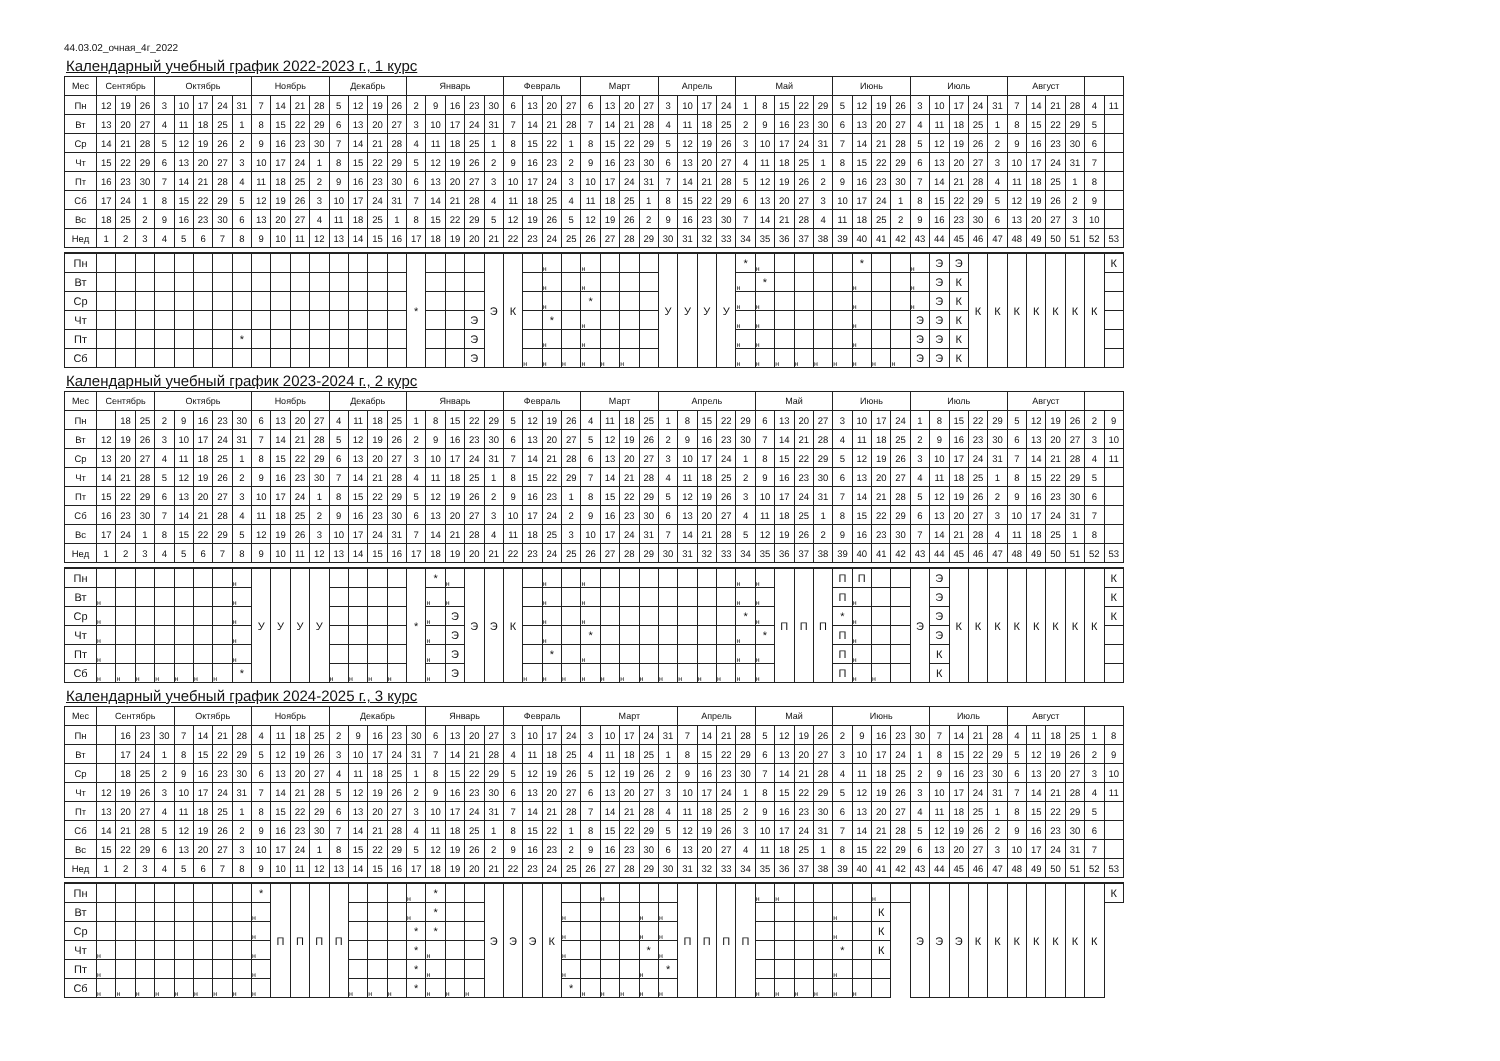44.03.02_очная_4г_2022
Календарный учебный график 2022-2023 г., 1 курс
| Мес | Сентябрь | | | Октябрь | | | | | Ноябрь | | | | Декабрь | | | | Январь | | | | | Февраль | | | | Март | | | | Апрель | | | | Май | | | | | Июнь | | | | Июль | | | | | Август | | | | | |
| --- | --- | --- | --- | --- | --- | --- | --- | --- | --- | --- | --- | --- | --- | --- | --- | --- | --- | --- | --- | --- | --- | --- | --- | --- | --- | --- | --- | --- | --- | --- | --- | --- | --- | --- | --- | --- | --- | --- | --- | --- | --- | --- | --- | --- | --- | --- | --- | --- | --- | --- | --- | --- | --- |
| Пн | 12 | 19 | 26 | 3 | 10 | 17 | 24 | 31 | 7 | 14 | 21 | 28 | 5 | 12 | 19 | 26 | 2 | 9 | 16 | 23 | 30 | 6 | 13 | 20 | 27 | 6 | 13 | 20 | 27 | 3 | 10 | 17 | 24 | 1 | 8 | 15 | 22 | 29 | 5 | 12 | 19 | 26 | 3 | 10 | 17 | 24 | 31 | 7 | 14 | 21 | 28 | 4 | 11 |
| Вт | 13 | 20 | 27 | 4 | 11 | 18 | 25 | 1 | 8 | 15 | 22 | 29 | 6 | 13 | 20 | 27 | 3 | 10 | 17 | 24 | 31 | 7 | 14 | 21 | 28 | 7 | 14 | 21 | 28 | 4 | 11 | 18 | 25 | 2 | 9 | 16 | 23 | 30 | 6 | 13 | 20 | 27 | 4 | 11 | 18 | 25 | 1 | 8 | 15 | 22 | 29 | 5 | |
| Ср | 14 | 21 | 28 | 5 | 12 | 19 | 26 | 2 | 9 | 16 | 23 | 30 | 7 | 14 | 21 | 28 | 4 | 11 | 18 | 25 | 1 | 8 | 15 | 22 | 1 | 8 | 15 | 22 | 29 | 5 | 12 | 19 | 26 | 3 | 10 | 17 | 24 | 31 | 7 | 14 | 21 | 28 | 5 | 12 | 19 | 26 | 2 | 9 | 16 | 23 | 30 | 6 | |
| Чт | 15 | 22 | 29 | 6 | 13 | 20 | 27 | 3 | 10 | 17 | 24 | 1 | 8 | 15 | 22 | 29 | 5 | 12 | 19 | 26 | 2 | 9 | 16 | 23 | 2 | 9 | 16 | 23 | 30 | 6 | 13 | 20 | 27 | 4 | 11 | 18 | 25 | 1 | 8 | 15 | 22 | 29 | 6 | 13 | 20 | 27 | 3 | 10 | 17 | 24 | 31 | 7 | |
| Пт | 16 | 23 | 30 | 7 | 14 | 21 | 28 | 4 | 11 | 18 | 25 | 2 | 9 | 16 | 23 | 30 | 6 | 13 | 20 | 27 | 3 | 10 | 17 | 24 | 3 | 10 | 17 | 24 | 31 | 7 | 14 | 21 | 28 | 5 | 12 | 19 | 26 | 2 | 9 | 16 | 23 | 30 | 7 | 14 | 21 | 28 | 4 | 11 | 18 | 25 | 1 | 8 | |
| Сб | 17 | 24 | 1 | 8 | 15 | 22 | 29 | 5 | 12 | 19 | 26 | 3 | 10 | 17 | 24 | 31 | 7 | 14 | 21 | 28 | 4 | 11 | 18 | 25 | 4 | 11 | 18 | 25 | 1 | 8 | 15 | 22 | 29 | 6 | 13 | 20 | 27 | 3 | 10 | 17 | 24 | 1 | 8 | 15 | 22 | 29 | 5 | 12 | 19 | 26 | 2 | 9 | |
| Вс | 18 | 25 | 2 | 9 | 16 | 23 | 30 | 6 | 13 | 20 | 27 | 4 | 11 | 18 | 25 | 1 | 8 | 15 | 22 | 29 | 5 | 12 | 19 | 26 | 5 | 12 | 19 | 26 | 2 | 9 | 16 | 23 | 30 | 7 | 14 | 21 | 28 | 4 | 11 | 18 | 25 | 2 | 9 | 16 | 23 | 30 | 6 | 13 | 20 | 27 | 3 | 10 | |
| Нед | 1 | 2 | 3 | 4 | 5 | 6 | 7 | 8 | 9 | 10 | 11 | 12 | 13 | 14 | 15 | 16 | 17 | 18 | 19 | 20 | 21 | 22 | 23 | 24 | 25 | 26 | 27 | 28 | 29 | 30 | 31 | 32 | 33 | 34 | 35 | 36 | 37 | 38 | 39 | 40 | 41 | 42 | 43 | 44 | 45 | 46 | 47 | 48 | 49 | 50 | 51 | 52 | 53 |
| Пн | | | | | | | | | | | | | | | | | * | | | | Э | К | | н | | н | | | | У | У | У | У | * | н | | | | | * | | | н | Э | Э | К | К | К | К | К | К | К | К |
| Вт | | | | | | | | | | | | | | | | | | | | | | | | н | | н | | | | | | | | н | * | | | | | н | | | н | Э | К | | | | | | | | |
| Ср | | | | | | | | | | | | | | | | | | | | | | | | н | | * | | | | | | | | н | н | | | | | н | | | н | Э | К | | | | | | | | |
| Чт | | | | | | | | | | | | | | | | | | | | Э | | | | * | | н | | | | | | | | н | н | | | | | н | | | Э | Э | К | | | | | | | | |
| Пт | | | | | | | | * | | | | | | | | | | | | Э | | | | н | | н | | | | | | | | н | н | | | | | н | | | Э | Э | К | | | | | | | | |
| Сб | | | | | | | | | | | | | | | | | | | | Э | | | н | н | н | н | н | н | | | | | | н | н | н | н | н | н | н | н | н | Э | Э | К | | | | | | | | |
Календарный учебный график 2023-2024 г., 2 курс
| Мес | Сентябрь | | | Октябрь | | | | | Ноябрь | | | | Декабрь | | | | Январь | | | | | Февраль | | | | Март | | | | Апрель | | | | | Май | | | | Июнь | | | | Июль | | | | | Август | | | | | |
| --- | --- | --- | --- | --- | --- | --- | --- | --- | --- | --- | --- | --- | --- | --- | --- | --- | --- | --- | --- | --- | --- | --- | --- | --- | --- | --- | --- | --- | --- | --- | --- | --- | --- | --- | --- | --- | --- | --- | --- | --- | --- | --- | --- | --- | --- | --- | --- | --- | --- | --- | --- | --- | --- |
| Пн | | 18 | 25 | 2 | 9 | 16 | 23 | 30 | 6 | 13 | 20 | 27 | 4 | 11 | 18 | 25 | 1 | 8 | 15 | 22 | 29 | 5 | 12 | 19 | 26 | 4 | 11 | 18 | 25 | 1 | 8 | 15 | 22 | 29 | 6 | 13 | 20 | 27 | 3 | 10 | 17 | 24 | 1 | 8 | 15 | 22 | 29 | 5 | 12 | 19 | 26 | 2 | 9 |
| Вт | 12 | 19 | 26 | 3 | 10 | 17 | 24 | 31 | 7 | 14 | 21 | 28 | 5 | 12 | 19 | 26 | 2 | 9 | 16 | 23 | 30 | 6 | 13 | 20 | 27 | 5 | 12 | 19 | 26 | 2 | 9 | 16 | 23 | 30 | 7 | 14 | 21 | 28 | 4 | 11 | 18 | 25 | 2 | 9 | 16 | 23 | 30 | 6 | 13 | 20 | 27 | 3 | 10 |
| Ср | 13 | 20 | 27 | 4 | 11 | 18 | 25 | 1 | 8 | 15 | 22 | 29 | 6 | 13 | 20 | 27 | 3 | 10 | 17 | 24 | 31 | 7 | 14 | 21 | 28 | 6 | 13 | 20 | 27 | 3 | 10 | 17 | 24 | 1 | 8 | 15 | 22 | 29 | 5 | 12 | 19 | 26 | 3 | 10 | 17 | 24 | 31 | 7 | 14 | 21 | 28 | 4 | 11 |
| Чт | 14 | 21 | 28 | 5 | 12 | 19 | 26 | 2 | 9 | 16 | 23 | 30 | 7 | 14 | 21 | 28 | 4 | 11 | 18 | 25 | 1 | 8 | 15 | 22 | 29 | 7 | 14 | 21 | 28 | 4 | 11 | 18 | 25 | 2 | 9 | 16 | 23 | 30 | 6 | 13 | 20 | 27 | 4 | 11 | 18 | 25 | 1 | 8 | 15 | 22 | 29 | 5 | |
| Пт | 15 | 22 | 29 | 6 | 13 | 20 | 27 | 3 | 10 | 17 | 24 | 1 | 8 | 15 | 22 | 29 | 5 | 12 | 19 | 26 | 2 | 9 | 16 | 23 | 1 | 8 | 15 | 22 | 29 | 5 | 12 | 19 | 26 | 3 | 10 | 17 | 24 | 31 | 7 | 14 | 21 | 28 | 5 | 12 | 19 | 26 | 2 | 9 | 16 | 23 | 30 | 6 | |
| Сб | 16 | 23 | 30 | 7 | 14 | 21 | 28 | 4 | 11 | 18 | 25 | 2 | 9 | 16 | 23 | 30 | 6 | 13 | 20 | 27 | 3 | 10 | 17 | 24 | 2 | 9 | 16 | 23 | 30 | 6 | 13 | 20 | 27 | 4 | 11 | 18 | 25 | 1 | 8 | 15 | 22 | 29 | 6 | 13 | 20 | 27 | 3 | 10 | 17 | 24 | 31 | 7 | |
| Вс | 17 | 24 | 1 | 8 | 15 | 22 | 29 | 5 | 12 | 19 | 26 | 3 | 10 | 17 | 24 | 31 | 7 | 14 | 21 | 28 | 4 | 11 | 18 | 25 | 3 | 10 | 17 | 24 | 31 | 7 | 14 | 21 | 28 | 5 | 12 | 19 | 26 | 2 | 9 | 16 | 23 | 30 | 7 | 14 | 21 | 28 | 4 | 11 | 18 | 25 | 1 | 8 | |
| Нед | 1 | 2 | 3 | 4 | 5 | 6 | 7 | 8 | 9 | 10 | 11 | 12 | 13 | 14 | 15 | 16 | 17 | 18 | 19 | 20 | 21 | 22 | 23 | 24 | 25 | 26 | 27 | 28 | 29 | 30 | 31 | 32 | 33 | 34 | 35 | 36 | 37 | 38 | 39 | 40 | 41 | 42 | 43 | 44 | 45 | 46 | 47 | 48 | 49 | 50 | 51 | 52 | 53 |
| Пн | | | | | | | | н | У | У | У | У | | | | | * | * | н | Э | Э | К | | н | | н | | | | | | | | н | н | П | П | П | П | П | | | Э | Э | К | К | К | К | К | К | К | К | К |
| Вт | н | | | | | | | н | | | | | | | | | | н | н | | | | | н | | н | | | | | | | | н | н | | | | П | н | | | | Э | | | | | | | | | К |
| Ср | н | | | | | | | н | | | | | | | | | | н | Э | | | | | н | | н | | | | | | | | * | н | | | | * | н | | | | Э | | | | | | | | | К |
| Чт | н | | | | | | | н | | | | | | | | | | н | Э | | | | | н | | * | | | | | | | | н | * | | | | П | н | | | | Э | | | | | | | | | |
| Пт | н | | | | | | | н | | | | | | | | | | н | Э | | | | | * | | н | | | | | | | | н | н | | | | П | н | | | | К | | | | | | | | | |
| Сб | н | н | н | н | н | н | н | * | | | | | н | н | н | н | | н | Э | | | | н | н | н | н | н | н | н | н | н | н | н | н | н | | | | П | н | н | | | К | | | | | | | | | |
Календарный учебный график 2024-2025 г., 3 курс
| Мес | Сентябрь | | | | Октябрь | | | | Ноябрь | | | | Декабрь | | | | | Январь | | | | Февраль | | | | Март | | | | | Апрель | | | | Май | | | | Июнь | | | | | Июль | | | | Август | | | | | |
| --- | --- | --- | --- | --- | --- | --- | --- | --- | --- | --- | --- | --- | --- | --- | --- | --- | --- | --- | --- | --- | --- | --- | --- | --- | --- | --- | --- | --- | --- | --- | --- | --- | --- | --- | --- | --- | --- | --- | --- | --- | --- | --- | --- | --- | --- | --- | --- | --- | --- | --- | --- | --- | --- |
| Пн | | 16 | 23 | 30 | 7 | 14 | 21 | 28 | 4 | 11 | 18 | 25 | 2 | 9 | 16 | 23 | 30 | 6 | 13 | 20 | 27 | 3 | 10 | 17 | 24 | 3 | 10 | 17 | 24 | 31 | 7 | 14 | 21 | 28 | 5 | 12 | 19 | 26 | 2 | 9 | 16 | 23 | 30 | 7 | 14 | 21 | 28 | 4 | 11 | 18 | 25 | 1 | 8 |
| Вт | | 17 | 24 | 1 | 8 | 15 | 22 | 29 | 5 | 12 | 19 | 26 | 3 | 10 | 17 | 24 | 31 | 7 | 14 | 21 | 28 | 4 | 11 | 18 | 25 | 4 | 11 | 18 | 25 | 1 | 8 | 15 | 22 | 29 | 6 | 13 | 20 | 27 | 3 | 10 | 17 | 24 | 1 | 8 | 15 | 22 | 29 | 5 | 12 | 19 | 26 | 2 | 9 |
| Ср | | 18 | 25 | 2 | 9 | 16 | 23 | 30 | 6 | 13 | 20 | 27 | 4 | 11 | 18 | 25 | 1 | 8 | 15 | 22 | 29 | 5 | 12 | 19 | 26 | 5 | 12 | 19 | 26 | 2 | 9 | 16 | 23 | 30 | 7 | 14 | 21 | 28 | 4 | 11 | 18 | 25 | 2 | 9 | 16 | 23 | 30 | 6 | 13 | 20 | 27 | 3 | 10 |
| Чт | 12 | 19 | 26 | 3 | 10 | 17 | 24 | 31 | 7 | 14 | 21 | 28 | 5 | 12 | 19 | 26 | 2 | 9 | 16 | 23 | 30 | 6 | 13 | 20 | 27 | 6 | 13 | 20 | 27 | 3 | 10 | 17 | 24 | 1 | 8 | 15 | 22 | 29 | 5 | 12 | 19 | 26 | 3 | 10 | 17 | 24 | 31 | 7 | 14 | 21 | 28 | 4 | 11 |
| Пт | 13 | 20 | 27 | 4 | 11 | 18 | 25 | 1 | 8 | 15 | 22 | 29 | 6 | 13 | 20 | 27 | 3 | 10 | 17 | 24 | 31 | 7 | 14 | 21 | 28 | 7 | 14 | 21 | 28 | 4 | 11 | 18 | 25 | 2 | 9 | 16 | 23 | 30 | 6 | 13 | 20 | 27 | 4 | 11 | 18 | 25 | 1 | 8 | 15 | 22 | 29 | 5 | |
| Сб | 14 | 21 | 28 | 5 | 12 | 19 | 26 | 2 | 9 | 16 | 23 | 30 | 7 | 14 | 21 | 28 | 4 | 11 | 18 | 25 | 1 | 8 | 15 | 22 | 1 | 8 | 15 | 22 | 29 | 5 | 12 | 19 | 26 | 3 | 10 | 17 | 24 | 31 | 7 | 14 | 21 | 28 | 5 | 12 | 19 | 26 | 2 | 9 | 16 | 23 | 30 | 6 | |
| Вс | 15 | 22 | 29 | 6 | 13 | 20 | 27 | 3 | 10 | 17 | 24 | 1 | 8 | 15 | 22 | 29 | 5 | 12 | 19 | 26 | 2 | 9 | 16 | 23 | 2 | 9 | 16 | 23 | 30 | 6 | 13 | 20 | 27 | 4 | 11 | 18 | 25 | 1 | 8 | 15 | 22 | 29 | 6 | 13 | 20 | 27 | 3 | 10 | 17 | 24 | 31 | 7 | |
| Нед | 1 | 2 | 3 | 4 | 5 | 6 | 7 | 8 | 9 | 10 | 11 | 12 | 13 | 14 | 15 | 16 | 17 | 18 | 19 | 20 | 21 | 22 | 23 | 24 | 25 | 26 | 27 | 28 | 29 | 30 | 31 | 32 | 33 | 34 | 35 | 36 | 37 | 38 | 39 | 40 | 41 | 42 | 43 | 44 | 45 | 46 | 47 | 48 | 49 | 50 | 51 | 52 | 53 |
| Пн | | | | | | | | | * | П | П | П | П | | | | н | * | | | Э | Э | Э | К | | | н | | | | П | П | П | П | н | н | | | | | н | | Э | Э | Э | К | К | К | К | К | К | К | К |
| Вт | | | | | | | | | н | | | | | | | | н | * | | | | | | | н | | | | н | н | | | | | | | | | н | | К | | | | | | | | | | | | |
| Ср | | | | | | | | | н | | | | | | | | * | * | | | | | | | н | | | | н | н | | | | | | | | | н | | К | | | | | | | | | | | | |
| Чт | н | | | | | | | | н | | | | | | | | * | н | | | | | | | н | | | | * | н | | | | | | | | | * | | К | | | | | | | | | | | | |
| Пт | н | | | | | | | | н | | | | | | | | * | н | | | | | | | н | | | | н | * | | | | | | | | | н | | | | | | | | | | | | | | |
| Сб | н | н | н | н | н | н | н | н | н | | | | | н | н | н | * | н | н | н | | | | | * | н | н | н | н | н | | | | | н | н | н | н | н | н | | | | | | | | | | | | | |